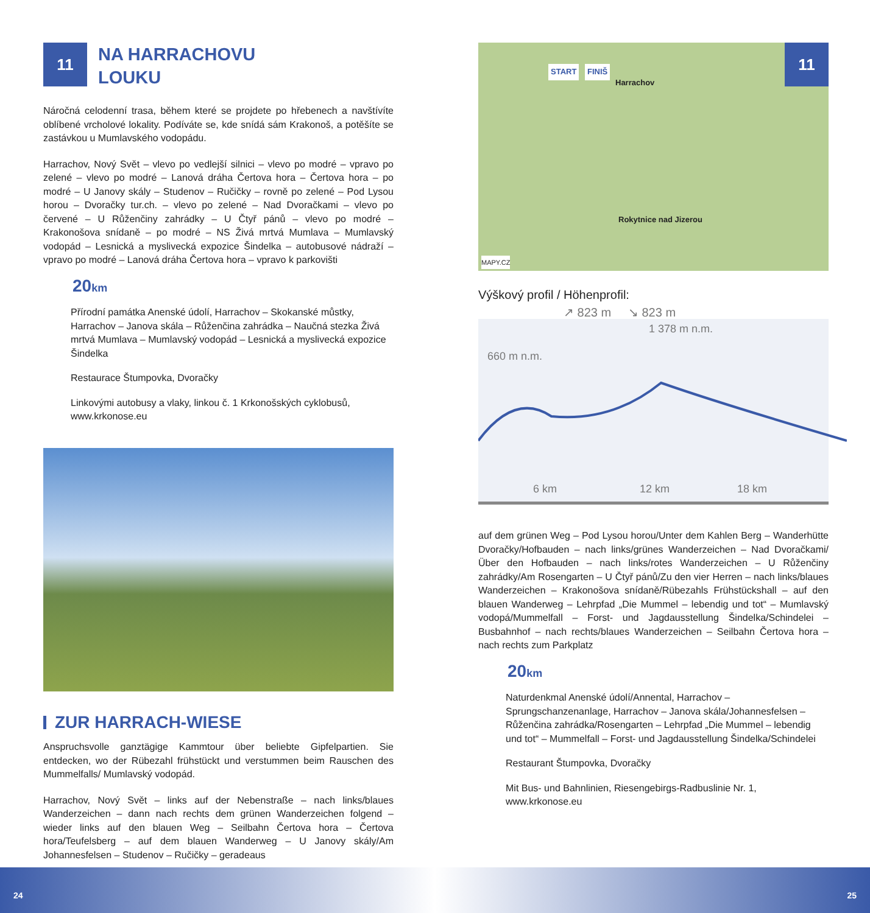11
NA HARRACHOVU
LOUKU
Náročná celodenní trasa, během které se projdete po hřebenech a navštívíte oblíbené vrcholové lokality. Podíváte se, kde snídá sám Krakonoš, a potěšíte se zastávkou u Mumlavského vodopádu.
Harrachov, Nový Svět – vlevo po vedlejší silnici – vlevo po modré – vpravo po zelené – vlevo po modré – Lanová dráha Čertova hora – Čertova hora – po modré – U Janovy skály – Studenov – Ručičky – rovně po zelené – Pod Lysou horou – Dvoračky tur.ch. – vlevo po zelené – Nad Dvoračkami – vlevo po červené – U Růženčiny zahrádky – U Čtyř pánů – vlevo po modré – Krakonošova snídaně – po modré – NS Živá mrtvá Mumlava – Mumlavský vodopád – Lesnická a myslivecká expozice Šindelka – autobusové nádraží – vpravo po modré – Lanová dráha Čertova hora – vpravo k parkovišti
20km
Přírodní památka Anenské údolí, Harrachov – Skokanské můstky, Harrachov – Janova skála – Růženčina zahrádka – Naučná stezka Živá mrtvá Mumlava – Mumlavský vodopád – Lesnická a myslivecká expozice Šindelka
Restaurace Štumpovka, Dvoračky
Linkovými autobusy a vlaky, linkou č. 1 Krkonošských cyklobusů,
www.krkonose.eu
ZUR HARRACH-WIESE
Anspruchsvolle ganztägige Kammtour über beliebte Gipfelpartien. Sie entdecken, wo der Rübezahl frühstückt und verstummen beim Rauschen des Mummelfalls/ Mumlavský vodopád.
Harrachov, Nový Svět – links auf der Nebenstraße – nach links/blaues Wanderzeichen – dann nach rechts dem grünen Wanderzeichen folgend – wieder links auf den blauen Weg – Seilbahn Čertova hora – Čertova hora/Teufelsberg – auf dem blauen Wanderweg – U Janovy skály/Am Johannesfelsen – Studenov – Ručičky – geradeaus
START FINIŠ
Harrachov
Rokytnice nad Jizerou
MAPY.CZ
11
Výškový profil / Höhenprofil:
↗ 823 m ↘ 823 m
1 378 m n.m.
660 m n.m.
6 km 12 km 18 km
auf dem grünen Weg – Pod Lysou horou/Unter dem Kahlen Berg – Wanderhütte Dvoračky/Hofbauden – nach links/grünes Wanderzeichen – Nad Dvoračkami/Über den Hofbauden – nach links/rotes Wanderzeichen – U Růženčiny zahrádky/Am Rosengarten – U Čtyř pánů/Zu den vier Herren – nach links/blaues Wanderzeichen – Krakonošova snídaně/Rübezahls Frühstückshall – auf den blauen Wanderweg – Lehrpfad „Die Mummel – lebendig und tot“ – Mumlavský vodopá/Mummelfall – Forst- und Jagdausstellung Šindelka/Schindelei – Busbahnhof – nach rechts/blaues Wanderzeichen – Seilbahn Čertova hora – nach rechts zum Parkplatz
20km
Naturdenkmal Anenské údolí/Annental, Harrachov – Sprungschanzenanlage, Harrachov – Janova skála/Johannesfelsen – Růženčina zahrádka/Rosengarten – Lehrpfad „Die Mummel – lebendig und tot“ – Mummelfall – Forst- und Jagdausstellung Šindelka/Schindelei
Restaurant Štumpovka, Dvoračky
Mit Bus- und Bahnlinien, Riesengebirgs-Radbuslinie Nr. 1,
www.krkonose.eu
24 25